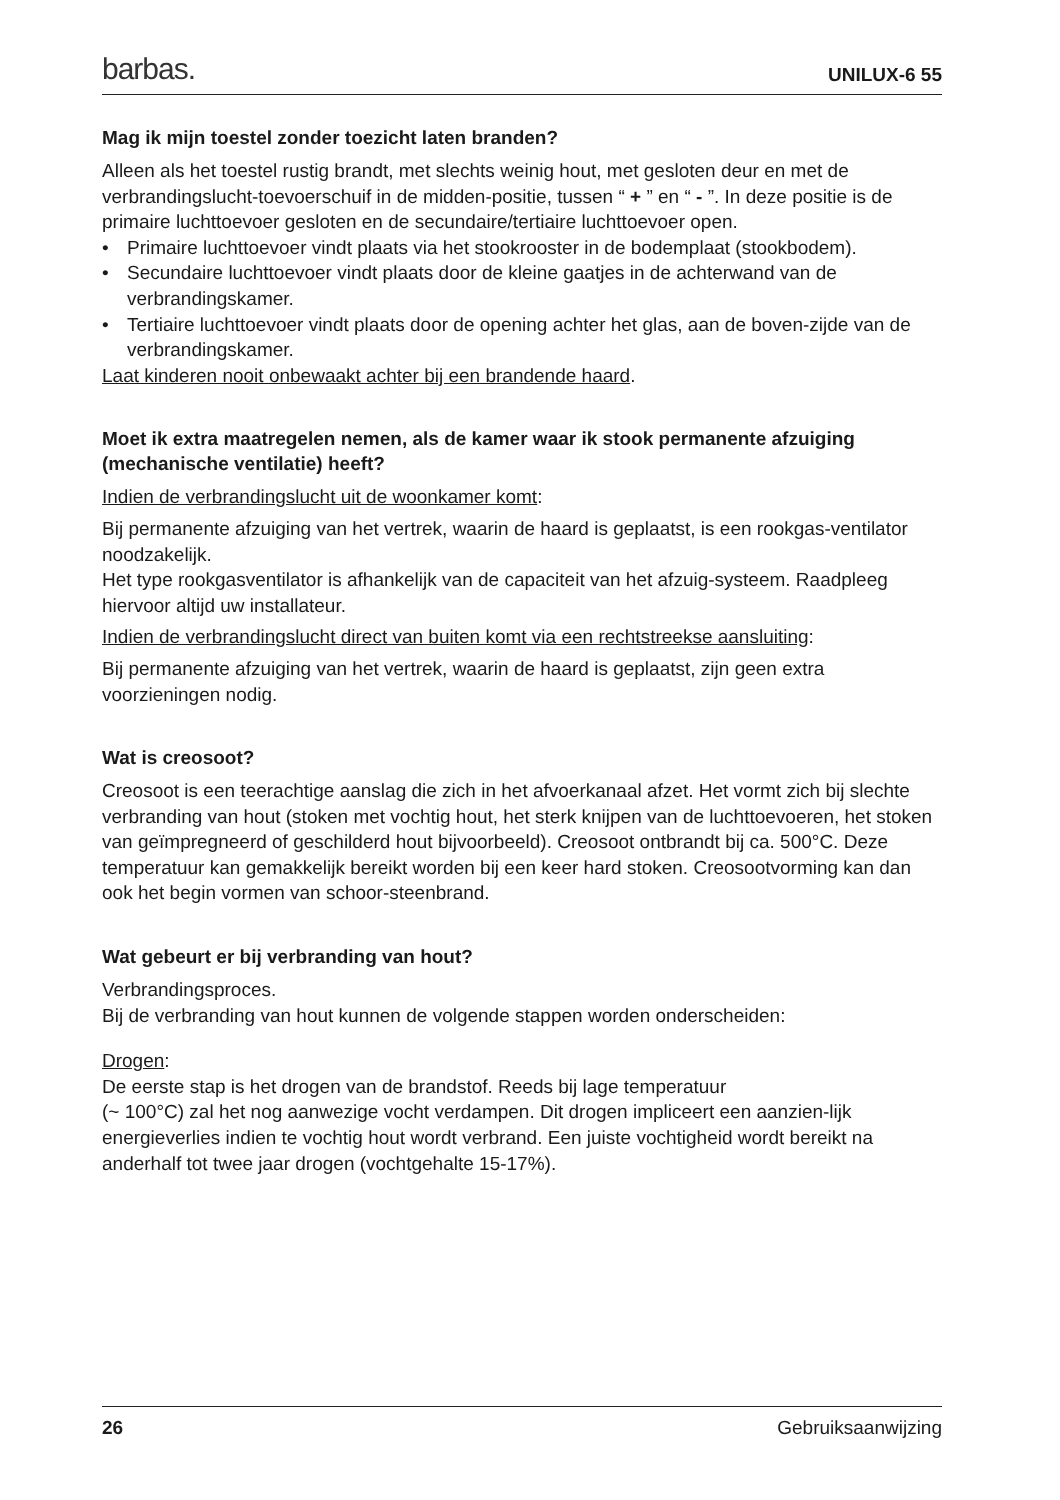barbas. UNILUX-6 55
Mag ik mijn toestel zonder toezicht laten branden?
Alleen als het toestel rustig brandt, met slechts weinig hout, met gesloten deur en met de verbrandingslucht-toevoerschuif in de midden-positie, tussen “ + ” en “ - ”. In deze positie is de primaire luchttoevoer gesloten en de secundaire/tertiaire luchttoevoer open.
• Primaire luchttoevoer vindt plaats via het stookrooster in de bodemplaat (stookbodem).
• Secundaire luchttoevoer vindt plaats door de kleine gaatjes in de achterwand van de verbrandingskamer.
• Tertiaire luchttoevoer vindt plaats door de opening achter het glas, aan de boven-zijde van de verbrandingskamer.
Laat kinderen nooit onbewaakt achter bij een brandende haard.
Moet ik extra maatregelen nemen, als de kamer waar ik stook permanente afzuiging (mechanische ventilatie) heeft?
Indien de verbrandingslucht uit de woonkamer komt:
Bij permanente afzuiging van het vertrek, waarin de haard is geplaatst, is een rookgas-ventilator noodzakelijk.
Het type rookgasventilator is afhankelijk van de capaciteit van het afzuig-systeem. Raadpleeg hiervoor altijd uw installateur.
Indien de verbrandingslucht direct van buiten komt via een rechtstreekse aansluiting:
Bij permanente afzuiging van het vertrek, waarin de haard is geplaatst, zijn geen extra voorzieningen nodig.
Wat is creosoot?
Creosoot is een teerachtige aanslag die zich in het afvoerkanaal afzet. Het vormt zich bij slechte verbranding van hout (stoken met vochtig hout, het sterk knijpen van de luchttoevoeren, het stoken van geïmpregneerd of geschilderd hout bijvoorbeeld). Creosoot ontbrandt bij ca. 500°C. Deze temperatuur kan gemakkelijk bereikt worden bij een keer hard stoken. Creosootvorming kan dan ook het begin vormen van schoor-steenbrand.
Wat gebeurt er bij verbranding van hout?
Verbrandingsproces.
Bij de verbranding van hout kunnen de volgende stappen worden onderscheiden:
Drogen:
De eerste stap is het drogen van de brandstof. Reeds bij lage temperatuur
(~ 100°C) zal het nog aanwezige vocht verdampen. Dit drogen impliceert een aanzien-lijk energieverlies indien te vochtig hout wordt verbrand. Een juiste vochtigheid wordt bereikt na anderhalf tot twee jaar drogen (vochtgehalte 15-17%).
26 Gebruiksaanwijzing